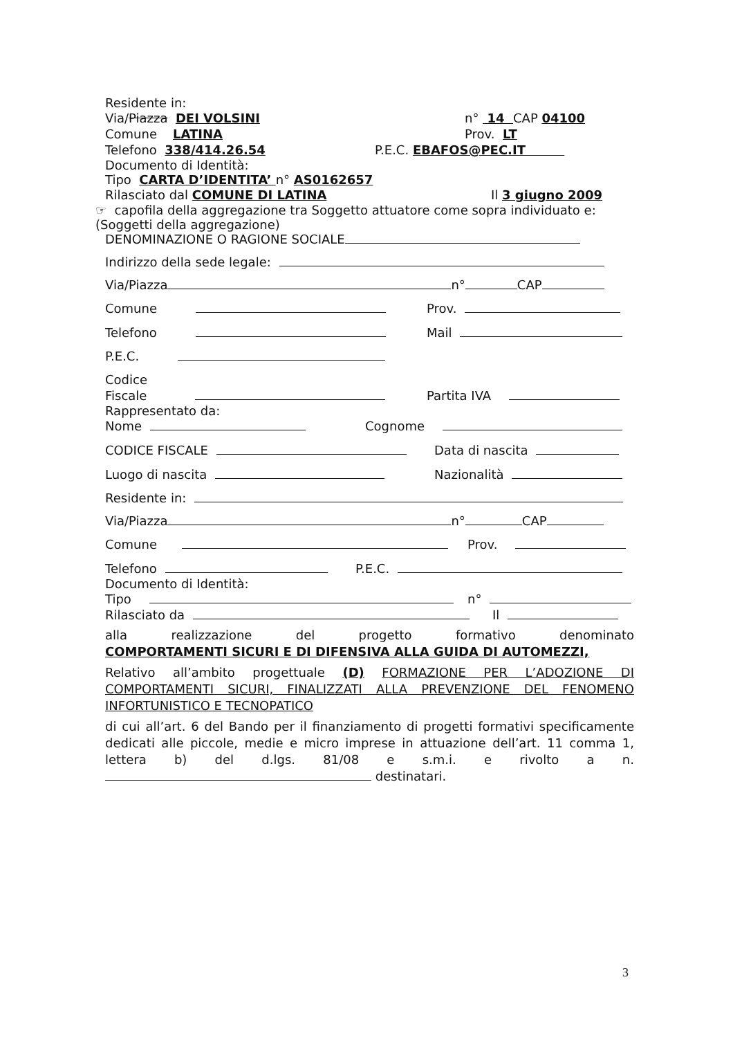Residente in:
Via/Piazza DEI VOLSINI n° 14 CAP 04100
Comune LATINA Prov. LT
Telefono 338/414.26.54 P.E.C. EBAFOS@PEC.IT
Documento di Identità:
Tipo CARTA D’IDENTITA’ n° AS0162657
Rilasciato dal COMUNE DI LATINA Il 3 giugno 2009
☞ capofila della aggregazione tra Soggetto attuatore come sopra individuato e:
(Soggetti della aggregazione)
DENOMINAZIONE O RAGIONE SOCIALE
Indirizzo della sede legale:
Via/Piazza n° CAP
Comune Prov.
Telefono Mail
P.E.C.
Codice
Fiscale Partita IVA
Rappresentato da:
Nome Cognome
CODICE FISCALE Data di nascita
Luogo di nascita Nazionalità
Residente in:
Via/Piazza n° CAP
Comune Prov.
Telefono P.E.C.
Documento di Identità:
Tipo n°
Rilasciato da Il
alla realizzazione del progetto formativo denominato
COMPORTAMENTI SICURI E DI DIFENSIVA ALLA GUIDA DI AUTOMEZZI,
Relativo all’ambito progettuale (D) FORMAZIONE PER L’ADOZIONE DI COMPORTAMENTI SICURI, FINALIZZATI ALLA PREVENZIONE DEL FENOMENO INFORTUNISTICO E TECNOPATICO
di cui all’art. 6 del Bando per il finanziamento di progetti formativi specificamente dedicati alle piccole, medie e micro imprese in attuazione dell’art. 11 comma 1, lettera b) del d.lgs. 81/08 e s.m.i. e rivolto a n. destinatari.
3